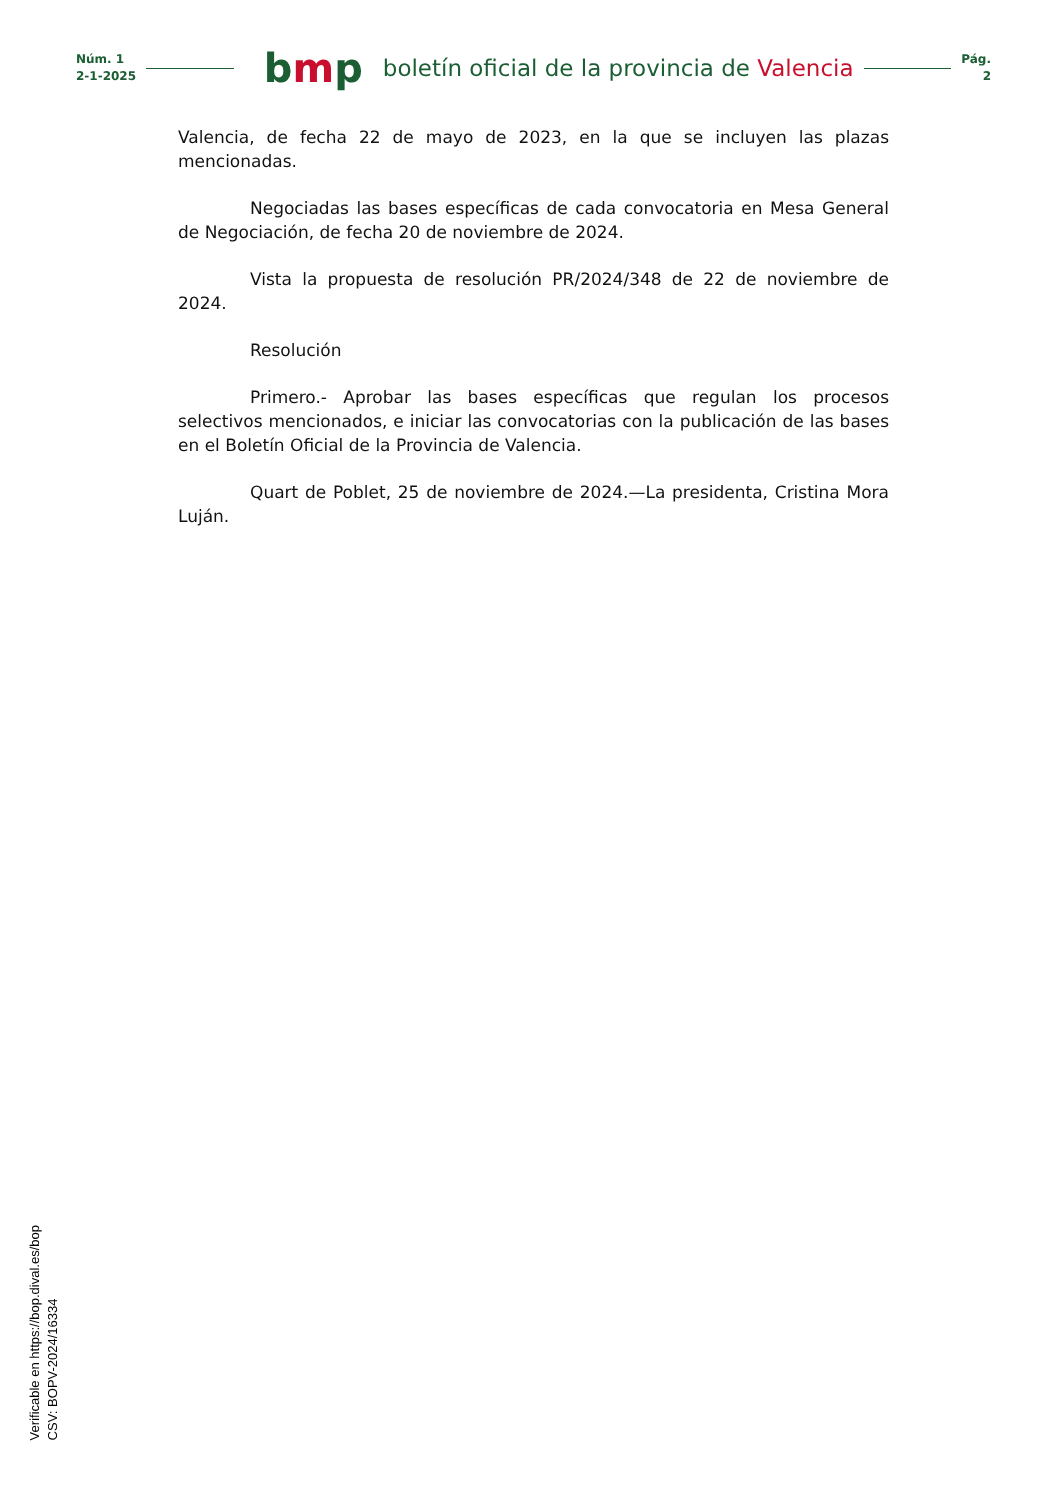Núm. 1
2-1-2025
bmp
boletín oficial de la provincia de Valencia
Pág.
2
Valencia, de fecha 22 de mayo de 2023, en la que se incluyen las plazas mencionadas.
Negociadas las bases específicas de cada convocatoria en Mesa General de Negociación, de fecha 20 de noviembre de 2024.
Vista la propuesta de resolución PR/2024/348 de 22 de noviembre de 2024.
Resolución
Primero.- Aprobar las bases específicas que regulan los procesos selectivos mencionados, e iniciar las convocatorias con la publicación de las bases en el Boletín Oficial de la Provincia de Valencia.
Quart de Poblet, 25 de noviembre de 2024.—La presidenta, Cristina Mora Luján.
Verificable en https://bop.dival.es/bop
CSV: BOPV-2024/16334